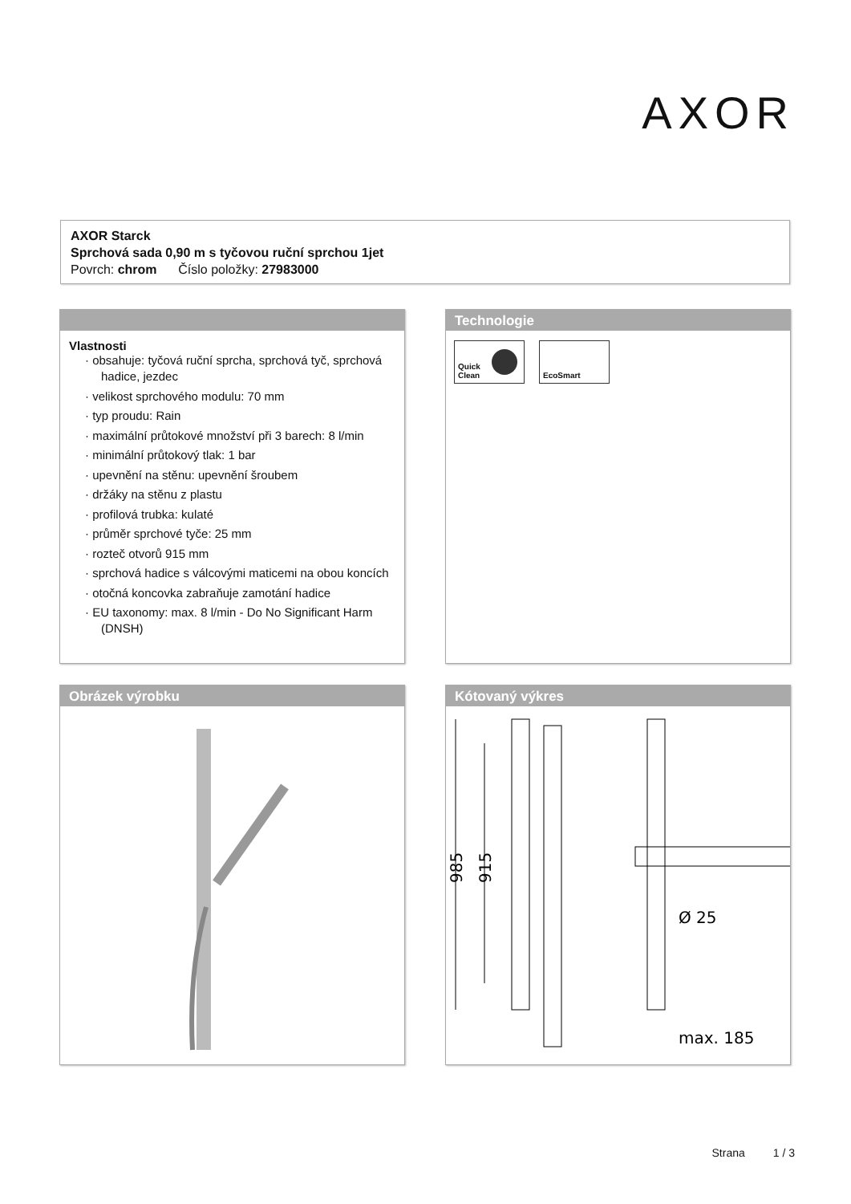AXOR
AXOR Starck
Sprchová sada 0,90 m s tyčovou ruční sprchou 1jet
Povrch: chrom Číslo položky: 27983000
Vlastnosti
· obsahuje: tyčová ruční sprcha, sprchová tyč, sprchová hadice, jezdec
· velikost sprchového modulu: 70 mm
· typ proudu: Rain
· maximální průtokové množství při 3 barech: 8 l/min
· minimální průtokový tlak: 1 bar
· upevnění na stěnu: upevnění šroubem
· držáky na stěnu z plastu
· profilová trubka: kulaté
· průměr sprchové tyče: 25 mm
· rozteč otvorů 915 mm
· sprchová hadice s válcovými maticemi na obou koncích
· otočná koncovka zabraňuje zamotání hadice
· EU taxonomy: max. 8 l/min - Do No Significant Harm (DNSH)
Technologie
Quick
Clean EcoSmart
Obrázek výrobku
Kótovaný výkres
985
915
Ø 25
max. 185
Strana 1 / 3